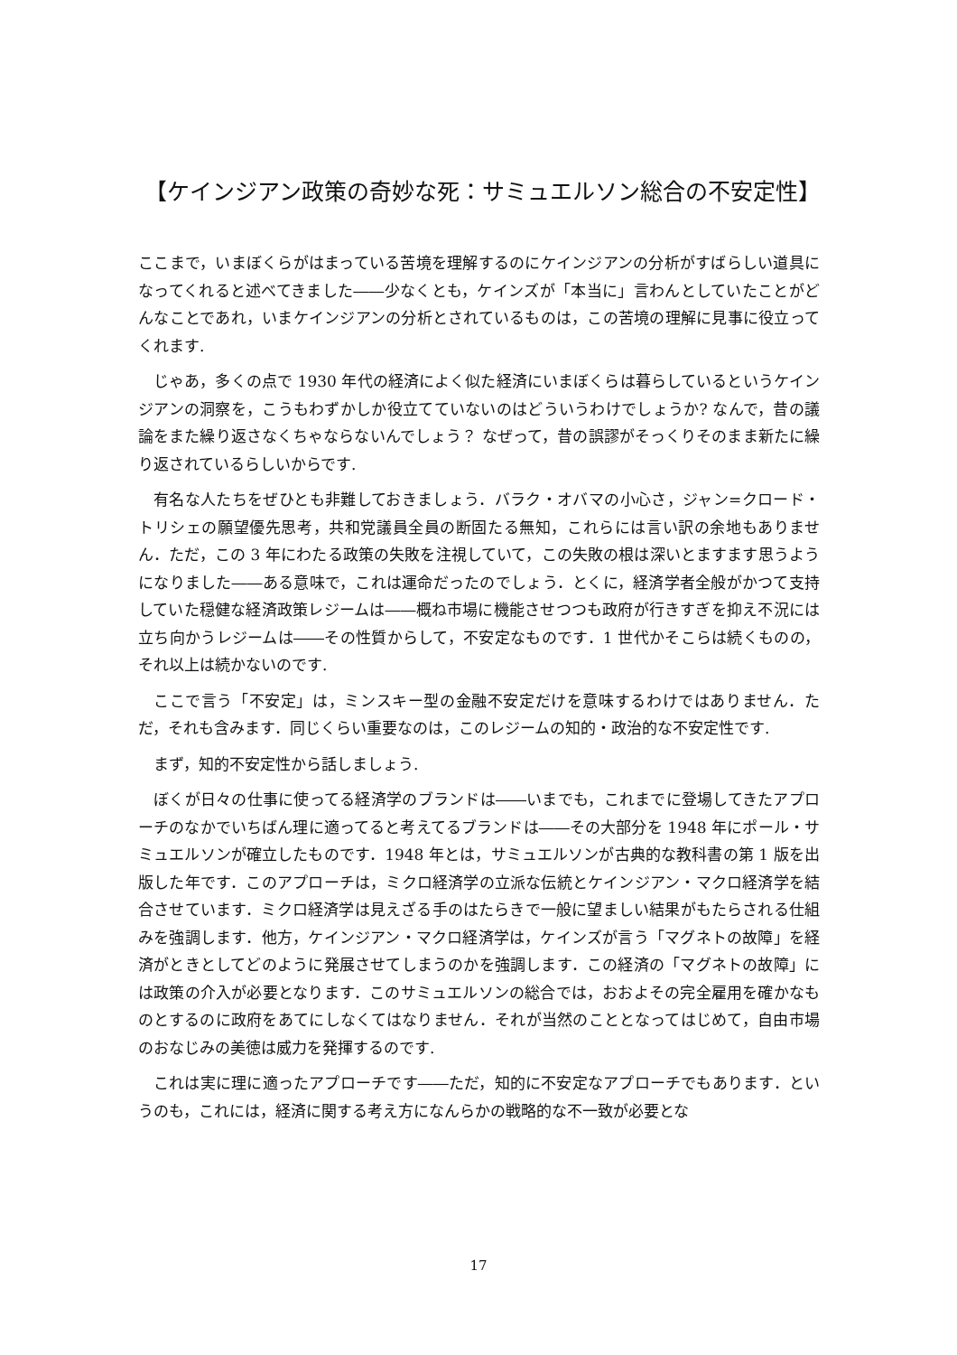【ケインジアン政策の奇妙な死：サミュエルソン総合の不安定性】
ここまで，いまぼくらがはまっている苦境を理解するのにケインジアンの分析がすばらしい道具になってくれると述べてきました――少なくとも，ケインズが「本当に」言わんとしていたことがどんなことであれ，いまケインジアンの分析とされているものは，この苦境の理解に見事に役立ってくれます.
じゃあ，多くの点で 1930 年代の経済によく似た経済にいまぼくらは暮らしているというケインジアンの洞察を，こうもわずかしか役立てていないのはどういうわけでしょうか? なんで，昔の議論をまた繰り返さなくちゃならないんでしょう？ なぜって，昔の誤謬がそっくりそのまま新たに繰り返されているらしいからです.
有名な人たちをぜひとも非難しておきましょう．バラク・オバマの小心さ，ジャン=クロード・トリシェの願望優先思考，共和党議員全員の断固たる無知，これらには言い訳の余地もありません．ただ，この 3 年にわたる政策の失敗を注視していて，この失敗の根は深いとますます思うようになりました――ある意味で，これは運命だったのでしょう．とくに，経済学者全般がかつて支持していた穏健な経済政策レジームは――概ね市場に機能させつつも政府が行きすぎを抑え不況には立ち向かうレジームは――その性質からして，不安定なものです．1 世代かそこらは続くものの，それ以上は続かないのです.
ここで言う「不安定」は，ミンスキー型の金融不安定だけを意味するわけではありません．ただ，それも含みます．同じくらい重要なのは，このレジームの知的・政治的な不安定性です.
まず，知的不安定性から話しましょう.
ぼくが日々の仕事に使ってる経済学のブランドは――いまでも，これまでに登場してきたアプローチのなかでいちばん理に適ってると考えてるブランドは――その大部分を 1948 年にポール・サミュエルソンが確立したものです．1948 年とは，サミュエルソンが古典的な教科書の第 1 版を出版した年です．このアプローチは，ミクロ経済学の立派な伝統とケインジアン・マクロ経済学を結合させています．ミクロ経済学は見えざる手のはたらきで一般に望ましい結果がもたらされる仕組みを強調します．他方，ケインジアン・マクロ経済学は，ケインズが言う「マグネトの故障」を経済がときとしてどのように発展させてしまうのかを強調します．この経済の「マグネトの故障」には政策の介入が必要となります．このサミュエルソンの総合では，おおよその完全雇用を確かなものとするのに政府をあてにしなくてはなりません．それが当然のこととなってはじめて，自由市場のおなじみの美徳は威力を発揮するのです.
これは実に理に適ったアプローチです――ただ，知的に不安定なアプローチでもあります．というのも，これには，経済に関する考え方になんらかの戦略的な不一致が必要とな
17